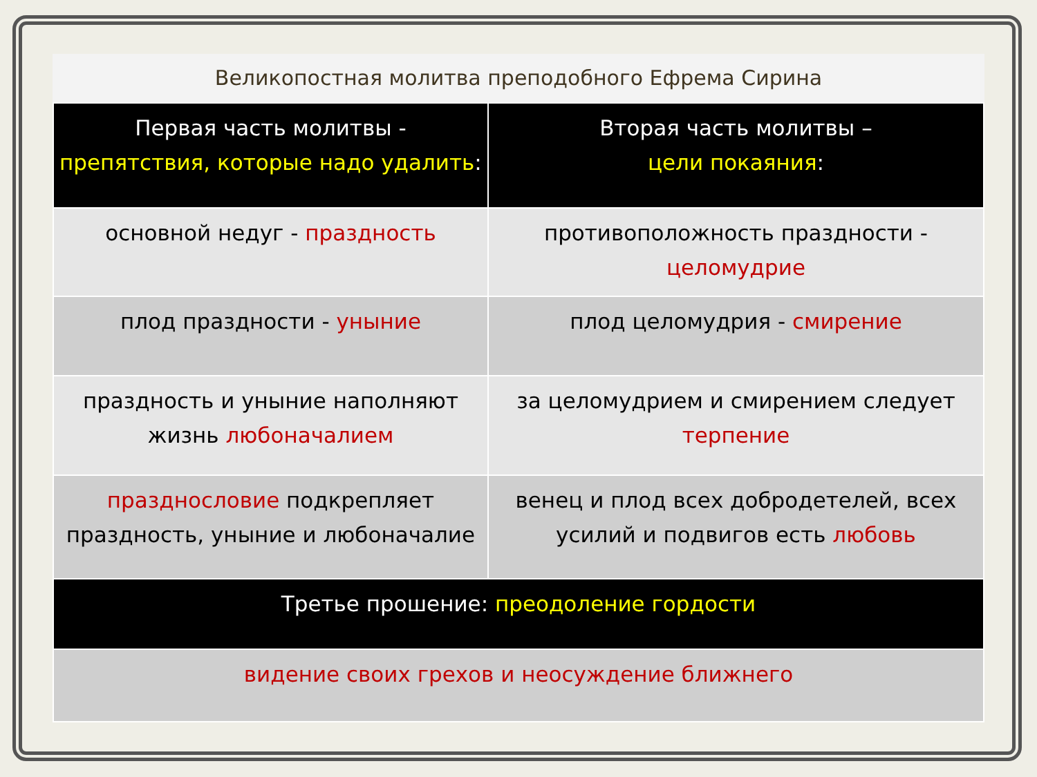Великопостная молитва преподобного Ефрема Сирина
| Первая часть молитвы - препятствия, которые надо удалить : | Вторая часть молитвы – цели покаяния : |
| --- | --- |
| основной недуг - праздность | противоположность праздности - целомудрие |
| плод праздности - уныние | плод целомудрия - смирение |
| праздность и уныние наполняют жизнь любоначалием | за целомудрием и смирением следует терпение |
| празднословие подкрепляет праздность, уныние и любоначалие | венец и плод всех добродетелей, всех усилий и подвигов есть любовь |
| Третье прошение: преодоление гордости | |
| видение своих грехов и неосуждение ближнего | |